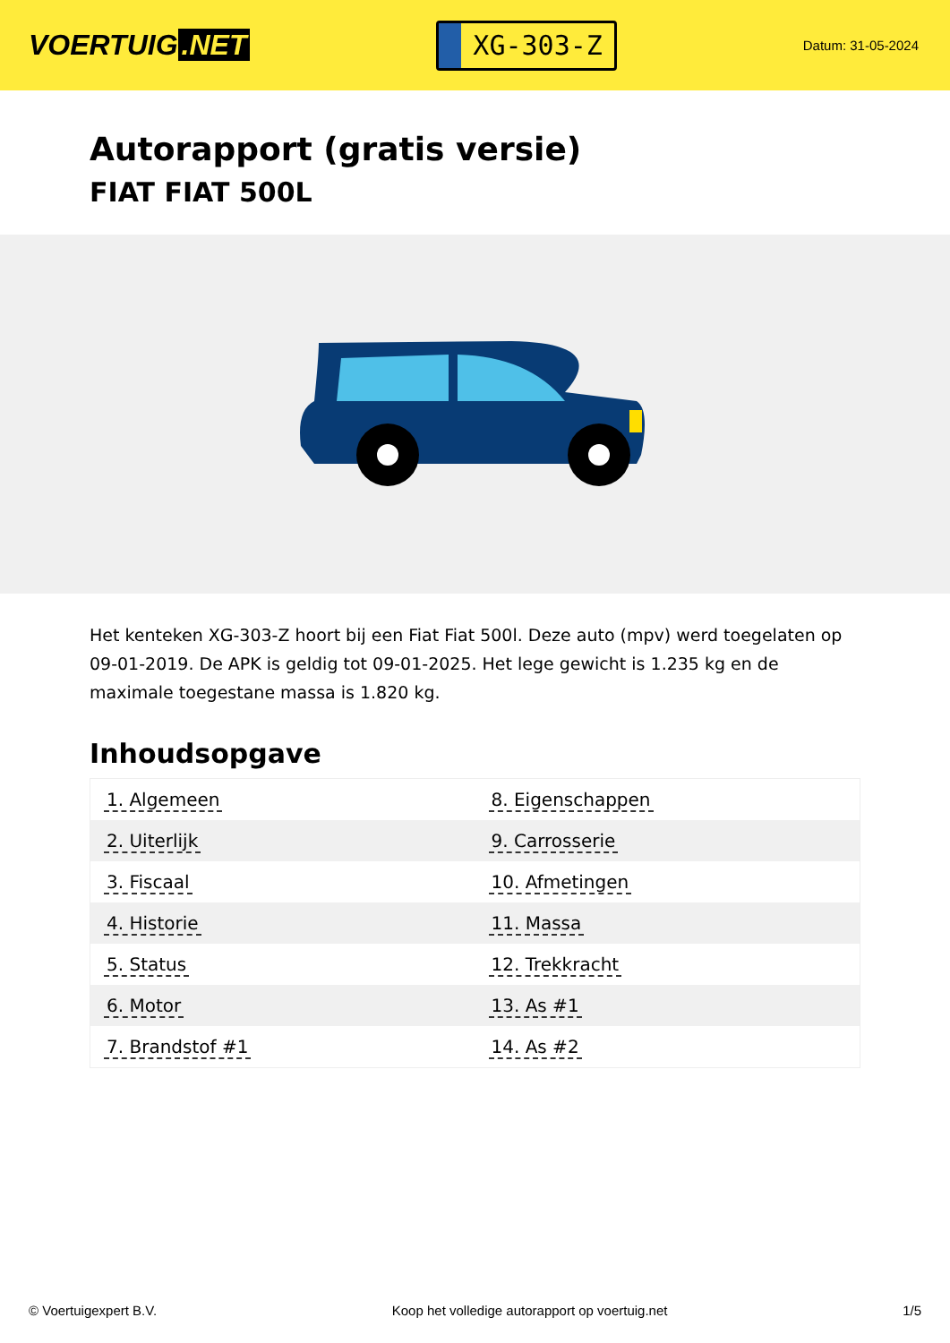VOERTUIG.NET
XG-303-Z
Datum: 31-05-2024
Autorapport (gratis versie)
FIAT FIAT 500L
Het kenteken XG-303-Z hoort bij een Fiat Fiat 500l. Deze auto (mpv) werd toegelaten op 09-01-2019. De APK is geldig tot 09-01-2025. Het lege gewicht is 1.235 kg en de maximale toegestane massa is 1.820 kg.
Inhoudsopgave
| 1. Algemeen | 8. Eigenschappen |
| 2. Uiterlijk | 9. Carrosserie |
| 3. Fiscaal | 10. Afmetingen |
| 4. Historie | 11. Massa |
| 5. Status | 12. Trekkracht |
| 6. Motor | 13. As #1 |
| 7. Brandstof #1 | 14. As #2 |
© Voertuigexpert B.V. Koop het volledige autorapport op voertuig.net 1/5